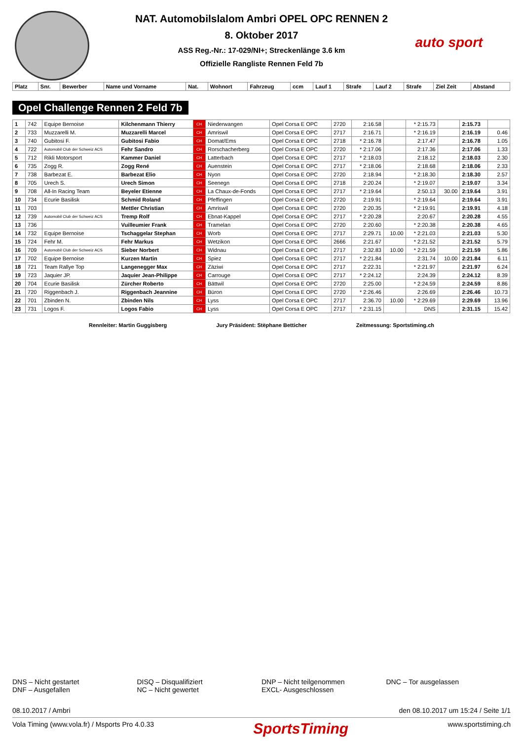auto sport
NAT. Automobilslalom Ambri OPEL OPC RENNEN 2
8. Oktober 2017
ASS Reg.-Nr.: 17-029/NI+; Streckenlänge 3.6 km
Offizielle Rangliste Rennen Feld 7b
| Platz | Snr. | Bewerber | Name und Vorname | Nat. | Wohnort | Fahrzeug | ccm | Lauf 1 | Strafe | Lauf 2 | Strafe | Ziel Zeit | Abstand |
| --- | --- | --- | --- | --- | --- | --- | --- | --- | --- | --- | --- | --- | --- |
Opel Challenge Rennen 2 Feld 7b
| 1 | 742 | Equipe Bernoise | Kilchenmann Thierry | CH | Niederwangen | Opel Corsa E OPC | 2720 | 2:16.58 | | * 2:15.73 | | 2:15.73 | |
| 2 | 733 | Muzzarelli M. | Muzzarelli Marcel | CH | Amriswil | Opel Corsa E OPC | 2717 | 2:16.71 | | * 2:16.19 | | 2:16.19 | 0.46 |
| 3 | 740 | Gubitosi F. | Gubitosi Fabio | CH | Domat/Ems | Opel Corsa E OPC | 2718 | * 2:16.78 | | 2:17.47 | | 2:16.78 | 1.05 |
| 4 | 722 | Automobil Club der Schweiz ACS | Fehr Sandro | CH | Rorschacherberg | Opel Corsa E OPC | 2720 | * 2:17.06 | | 2:17.36 | | 2:17.06 | 1.33 |
| 5 | 712 | Rikli Motorsport | Kammer Daniel | CH | Latterbach | Opel Corsa E OPC | 2717 | * 2:18.03 | | 2:18.12 | | 2:18.03 | 2.30 |
| 6 | 735 | Zogg R. | Zogg René | CH | Auenstein | Opel Corsa E OPC | 2717 | * 2:18.06 | | 2:18.68 | | 2:18.06 | 2.33 |
| 7 | 738 | Barbezat E. | Barbezat Elio | CH | Nyon | Opel Corsa E OPC | 2720 | 2:18.94 | | * 2:18.30 | | 2:18.30 | 2.57 |
| 8 | 705 | Urech S. | Urech Simon | CH | Seenegn | Opel Corsa E OPC | 2718 | 2:20.24 | | * 2:19.07 | | 2:19.07 | 3.34 |
| 9 | 708 | All-In Racing Team | Beyeler Etienne | CH | La Chaux-de-Fonds | Opel Corsa E OPC | 2717 | * 2:19.64 | | 2:50.13 | 30.00 | 2:19.64 | 3.91 |
| 10 | 734 | Ecurie Basilisk | Schmid Roland | CH | Pfeffingen | Opel Corsa E OPC | 2720 | 2:19.91 | | * 2:19.64 | | 2:19.64 | 3.91 |
| 11 | 703 | | Mettler Christian | CH | Amriswil | Opel Corsa E OPC | 2720 | 2:20.35 | | * 2:19.91 | | 2:19.91 | 4.18 |
| 12 | 739 | Automobil Club der Schweiz ACS | Tremp Rolf | CH | Ebnat-Kappel | Opel Corsa E OPC | 2717 | * 2:20.28 | | 2:20.67 | | 2:20.28 | 4.55 |
| 13 | 736 | | Vuilleumier Frank | CH | Tramelan | Opel Corsa E OPC | 2720 | 2:20.60 | | * 2:20.38 | | 2:20.38 | 4.65 |
| 14 | 732 | Equipe Bernoise | Tschaggelar Stephan | CH | Worb | Opel Corsa E OPC | 2717 | 2:29.71 | 10.00 | * 2:21.03 | | 2:21.03 | 5.30 |
| 15 | 724 | Fehr M. | Fehr Markus | CH | Wetzikon | Opel Corsa E OPC | 2666 | 2:21.67 | | * 2:21.52 | | 2:21.52 | 5.79 |
| 16 | 709 | Automobil Club der Schweiz ACS | Sieber Norbert | CH | Widnau | Opel Corsa E OPC | 2717 | 2:32.83 | 10.00 | * 2:21.59 | | 2:21.59 | 5.86 |
| 17 | 702 | Equipe Bernoise | Kurzen Martin | CH | Spiez | Opel Corsa E OPC | 2717 | * 2:21.84 | | 2:31.74 | 10.00 | 2:21.84 | 6.11 |
| 18 | 721 | Team Rallye Top | Langenegger Max | CH | Zäziwi | Opel Corsa E OPC | 2717 | 2:22.31 | | * 2:21.97 | | 2:21.97 | 6.24 |
| 19 | 723 | Jaquier JP. | Jaquier Jean-Philippe | CH | Carrouge | Opel Corsa E OPC | 2717 | * 2:24.12 | | 2:24.39 | | 2:24.12 | 8.39 |
| 20 | 704 | Ecurie Basilisk | Zürcher Roberto | CH | Bättwil | Opel Corsa E OPC | 2720 | 2:25.00 | | * 2:24.59 | | 2:24.59 | 8.86 |
| 21 | 720 | Riggenbach J. | Riggenbach Jeannine | CH | Büron | Opel Corsa E OPC | 2720 | * 2:26.46 | | 2:26.69 | | 2:26.46 | 10.73 |
| 22 | 701 | Zbinden N. | Zbinden Nils | CH | Lyss | Opel Corsa E OPC | 2717 | 2:36.70 | 10.00 | * 2:29.69 | | 2:29.69 | 13.96 |
| 23 | 731 | Logos F. | Logos Fabio | CH | Lyss | Opel Corsa E OPC | 2717 | * 2:31.15 | | DNS | | 2:31.15 | 15.42 |
Rennleiter: Martin Guggisberg Jury Präsident: Stëphane Betticher Zeitmessung: Sportstiming.ch
DNS – Nicht gestartet
DNF – Ausgefallen
DISQ – Disqualifiziert
NC – Nicht gewertet
DNP – Nicht teilgenommen
EXCL- Ausgeschlossen
DNC – Tor ausgelassen
08.10.2017 / Ambri den 08.10.2017 um 15:24 / Seite 1/1
Vola Timing (www.vola.fr) / Msports Pro 4.0.33 SportsTiming www.sportstiming.ch